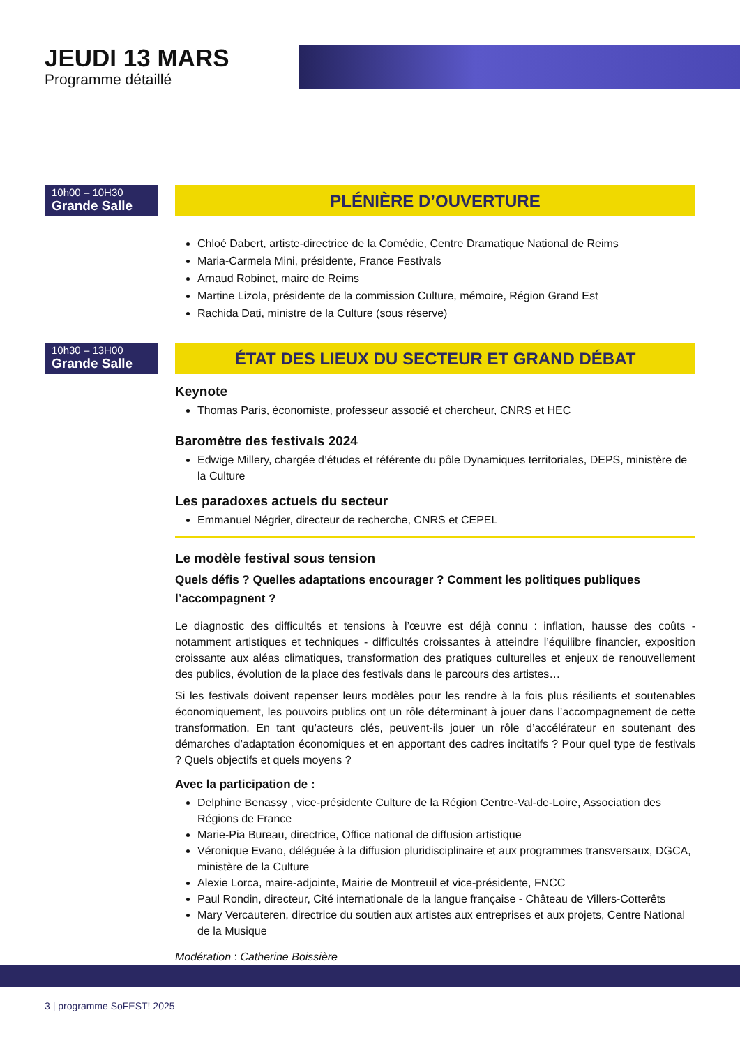JEUDI 13 MARS
Programme détaillé
10h00 – 10H30
Grande Salle
PLÉNIÈRE D’OUVERTURE
Chloé Dabert, artiste-directrice de la Comédie, Centre Dramatique National de Reims
Maria-Carmela Mini, présidente, France Festivals
Arnaud Robinet, maire de Reims
Martine Lizola, présidente de la commission Culture, mémoire, Région Grand Est
Rachida Dati, ministre de la Culture (sous réserve)
10h30 – 13H00
Grande Salle
ÉTAT DES LIEUX DU SECTEUR ET GRAND DÉBAT
Keynote
Thomas Paris, économiste, professeur associé et chercheur, CNRS et HEC
Baromètre des festivals 2024
Edwige Millery, chargée d’études et référente du pôle Dynamiques territoriales, DEPS, ministère de la Culture
Les paradoxes actuels du secteur
Emmanuel Négrier, directeur de recherche, CNRS et CEPEL
Le modèle festival sous tension
Quels défis ? Quelles adaptations encourager ? Comment les politiques publiques l’accompagnent ?
Le diagnostic des difficultés et tensions à l’œuvre est déjà connu : inflation, hausse des coûts - notamment artistiques et techniques - difficultés croissantes à atteindre l’équilibre financier, exposition croissante aux aléas climatiques, transformation des pratiques culturelles et enjeux de renouvellement des publics, évolution de la place des festivals dans le parcours des artistes…
Si les festivals doivent repenser leurs modèles pour les rendre à la fois plus résilients et soutenables économiquement, les pouvoirs publics ont un rôle déterminant à jouer dans l’accompagnement de cette transformation. En tant qu’acteurs clés, peuvent-ils jouer un rôle d’accélérateur en soutenant des démarches d’adaptation économiques et en apportant des cadres incitatifs ? Pour quel type de festivals ? Quels objectifs et quels moyens ?
Avec la participation de :
Delphine Benassy , vice-présidente Culture de la Région Centre-Val-de-Loire, Association des Régions de France
Marie-Pia Bureau, directrice, Office national de diffusion artistique
Véronique Evano, déléguée à la diffusion pluridisciplinaire et aux programmes transversaux, DGCA, ministère de la Culture
Alexie Lorca, maire-adjointe, Mairie de Montreuil et vice-présidente, FNCC
Paul Rondin, directeur, Cité internationale de la langue française - Château de Villers-Cotterêts
Mary Vercauteren, directrice du soutien aux artistes aux entreprises et aux projets, Centre National de la Musique
Modération : Catherine Boissière
3 | programme SoFEST! 2025